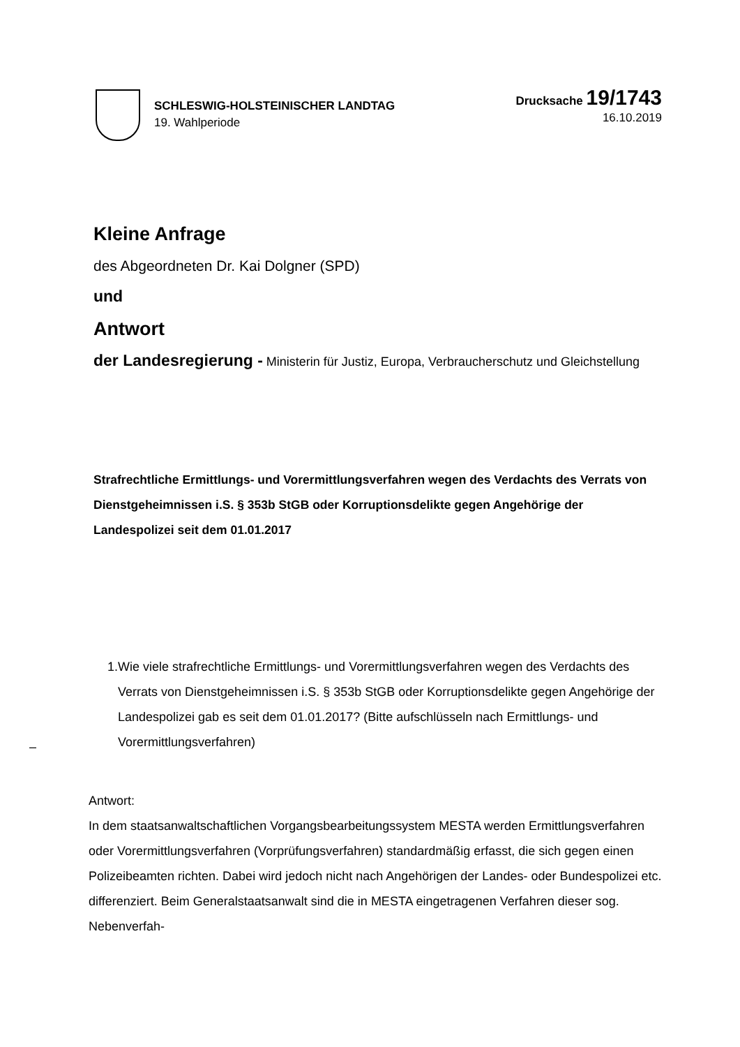SCHLESWIG-HOLSTEINISCHER LANDTAG
19. Wahlperiode
Drucksache 19/1743
16.10.2019
Kleine Anfrage
des Abgeordneten Dr. Kai Dolgner (SPD)
und
Antwort
der Landesregierung - Ministerin für Justiz, Europa, Verbraucherschutz und Gleichstellung
Strafrechtliche Ermittlungs- und Vorermittlungsverfahren wegen des Verdachts des Verrats von Dienstgeheimnissen i.S. § 353b StGB oder Korruptionsdelikte gegen Angehörige der Landespolizei seit dem 01.01.2017
1. Wie viele strafrechtliche Ermittlungs- und Vorermittlungsverfahren wegen des Verdachts des Verrats von Dienstgeheimnissen i.S. § 353b StGB oder Korruptionsdelikte gegen Angehörige der Landespolizei gab es seit dem 01.01.2017? (Bitte aufschlüsseln nach Ermittlungs- und Vorermittlungsverfahren)
Antwort:
In dem staatsanwaltschaftlichen Vorgangsbearbeitungssystem MESTA werden Ermittlungsverfahren oder Vorermittlungsverfahren (Vorprüfungsverfahren) standardmäßig erfasst, die sich gegen einen Polizeibeamten richten. Dabei wird jedoch nicht nach Angehörigen der Landes- oder Bundespolizei etc. differenziert. Beim Generalstaatsanwalt sind die in MESTA eingetragenen Verfahren dieser sog. Nebenverfah-
–